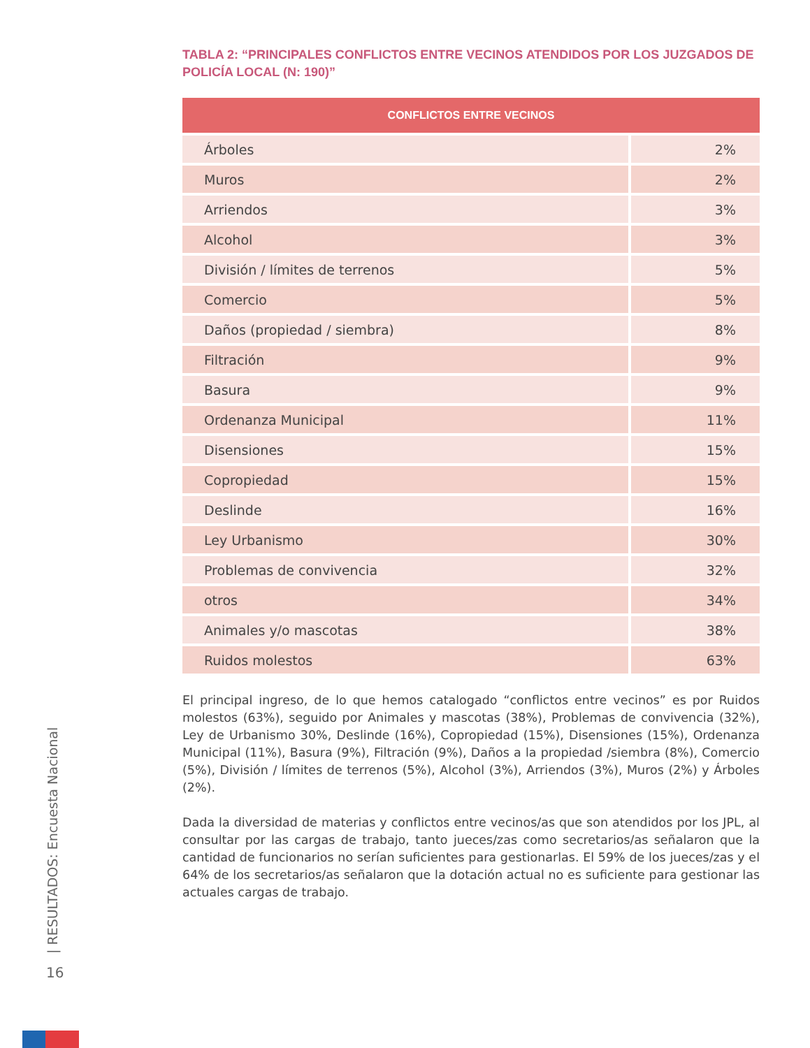TABLA 2: “PRINCIPALES CONFLICTOS ENTRE VECINOS ATENDIDOS POR LOS JUZGADOS DE POLICÍA LOCAL (N: 190)”
| CONFLICTOS ENTRE VECINOS | |
| --- | --- |
| Árboles | 2% |
| Muros | 2% |
| Arriendos | 3% |
| Alcohol | 3% |
| División / límites de terrenos | 5% |
| Comercio | 5% |
| Daños (propiedad / siembra) | 8% |
| Filtración | 9% |
| Basura | 9% |
| Ordenanza Municipal | 11% |
| Disensiones | 15% |
| Copropiedad | 15% |
| Deslinde | 16% |
| Ley Urbanismo | 30% |
| Problemas de convivencia | 32% |
| otros | 34% |
| Animales y/o mascotas | 38% |
| Ruidos molestos | 63% |
El principal ingreso, de lo que hemos catalogado “conflictos entre vecinos” es por Ruidos molestos (63%), seguido por Animales y mascotas (38%), Problemas de convivencia (32%), Ley de Urbanismo 30%, Deslinde (16%), Copropiedad (15%), Disensiones (15%), Ordenanza Municipal (11%), Basura (9%), Filtración (9%), Daños a la propiedad /siembra (8%), Comercio (5%), División / límites de terrenos (5%), Alcohol (3%), Arriendos (3%), Muros (2%) y Árboles (2%).
Dada la diversidad de materias y conflictos entre vecinos/as que son atendidos por los JPL, al consultar por las cargas de trabajo, tanto jueces/zas como secretarios/as señalaron que la cantidad de funcionarios no serían suficientes para gestionarlas. El 59% de los jueces/zas y el 64% de los secretarios/as señalaron que la dotación actual no es suficiente para gestionar las actuales cargas de trabajo.
| RESULTADOS: Encuesta Nacional
16